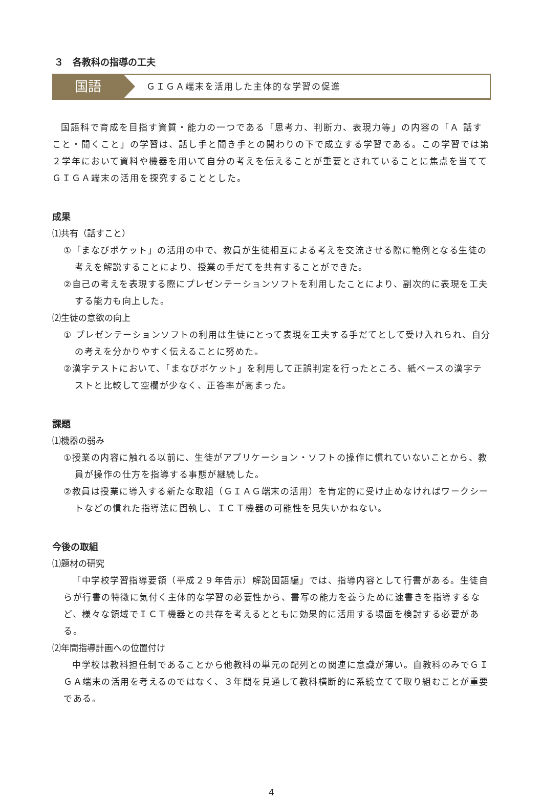３　各教科の指導の工夫
国語
ＧＩＧＡ端末を活用した主体的な学習の促進
国語科で育成を目指す資質・能力の一つである「思考力、判断力、表現力等」の内容の「Ａ 話すこと・聞くこと」の学習は、話し手と聞き手との関わりの下で成立する学習である。この学習では第２学年において資料や機器を用いて自分の考えを伝えることが重要とされていることに焦点を当ててＧＩＧＡ端末の活用を探究することとした。
成果
⑴共有（話すこと）
①「まなびポケット」の活用の中で、教員が生徒相互による考えを交流させる際に範例となる生徒の考えを解説することにより、授業の手だてを共有することができた。
②自己の考えを表現する際にプレゼンテーションソフトを利用したことにより、副次的に表現を工夫する能力も向上した。
⑵生徒の意欲の向上
① プレゼンテーションソフトの利用は生徒にとって表現を工夫する手だてとして受け入れられ、自分の考えを分かりやすく伝えることに努めた。
②漢字テストにおいて、「まなびポケット」を利用して正誤判定を行ったところ、紙ベースの漢字テストと比較して空欄が少なく、正答率が高まった。
課題
⑴機器の弱み
①授業の内容に触れる以前に、生徒がアプリケーション・ソフトの操作に慣れていないことから、教員が操作の仕方を指導する事態が継続した。
②教員は授業に導入する新たな取組（ＧＩＡＧ端末の活用）を肯定的に受け止めなければワークシートなどの慣れた指導法に固執し、ＩＣＴ機器の可能性を見失いかねない。
今後の取組
⑴題材の研究
「中学校学習指導要領（平成２９年告示）解説国語編」では、指導内容として行書がある。生徒自らが行書の特徴に気付く主体的な学習の必要性から、書写の能力を養うために速書きを指導するなど、様々な領域でＩＣＴ機器との共存を考えるとともに効果的に活用する場面を検討する必要がある。
⑵年間指導計画への位置付け
中学校は教科担任制であることから他教科の単元の配列との関連に意識が薄い。自教科のみでＧＩＧＡ端末の活用を考えるのではなく、３年間を見通して教科横断的に系統立てて取り組むことが重要である。
4